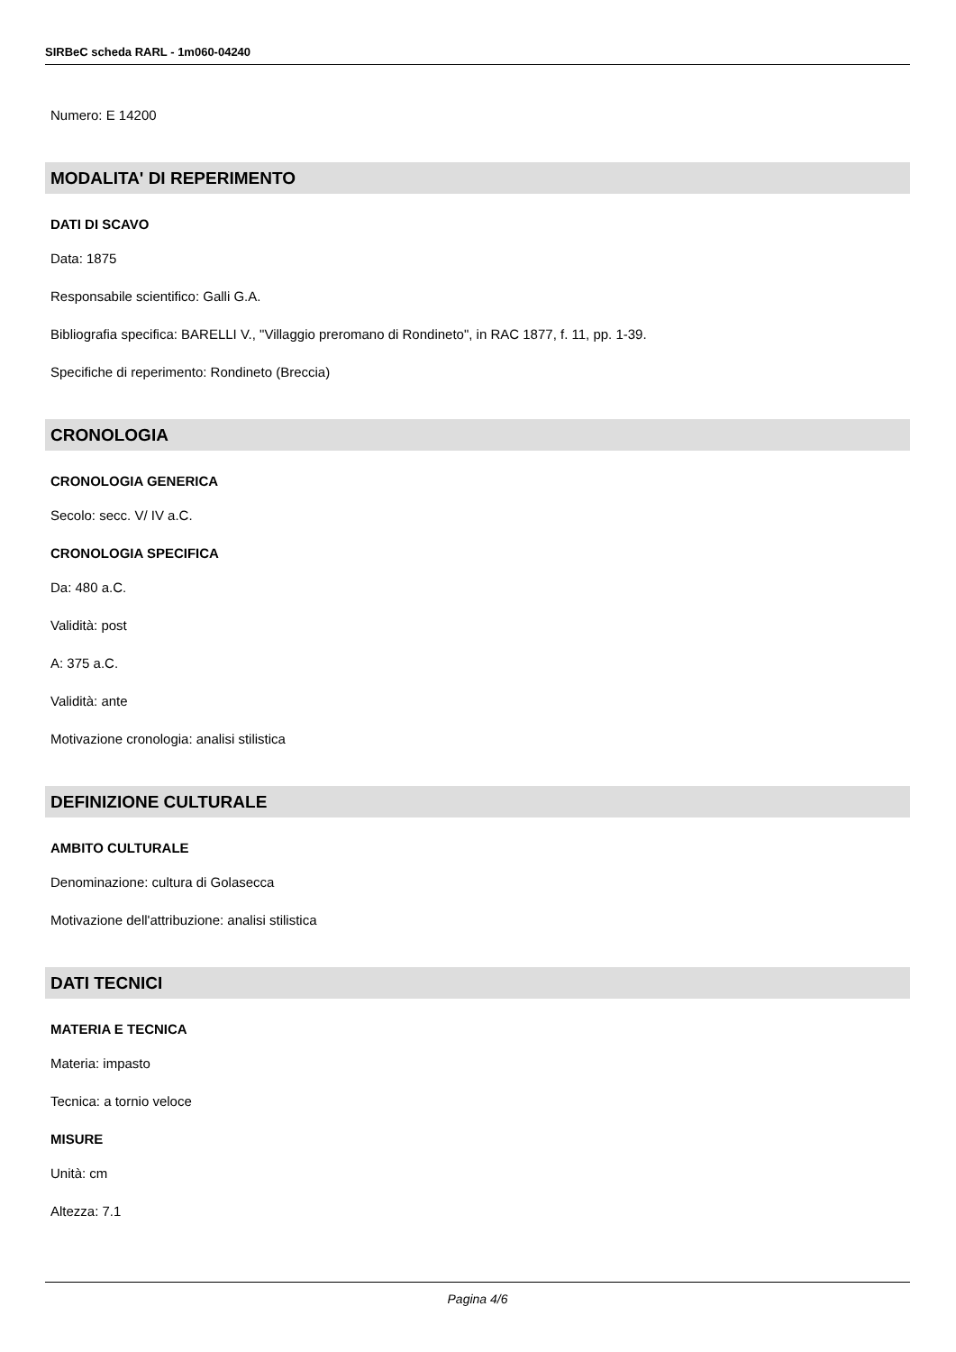SIRBeC scheda RARL - 1m060-04240
Numero: E 14200
MODALITA' DI REPERIMENTO
DATI DI SCAVO
Data: 1875
Responsabile scientifico: Galli G.A.
Bibliografia specifica: BARELLI V., "Villaggio preromano di Rondineto", in RAC 1877, f. 11, pp. 1-39.
Specifiche di reperimento: Rondineto (Breccia)
CRONOLOGIA
CRONOLOGIA GENERICA
Secolo: secc. V/ IV a.C.
CRONOLOGIA SPECIFICA
Da: 480 a.C.
Validità: post
A: 375 a.C.
Validità: ante
Motivazione cronologia: analisi stilistica
DEFINIZIONE CULTURALE
AMBITO CULTURALE
Denominazione: cultura di Golasecca
Motivazione dell'attribuzione: analisi stilistica
DATI TECNICI
MATERIA E TECNICA
Materia: impasto
Tecnica: a tornio veloce
MISURE
Unità: cm
Altezza: 7.1
Pagina 4/6